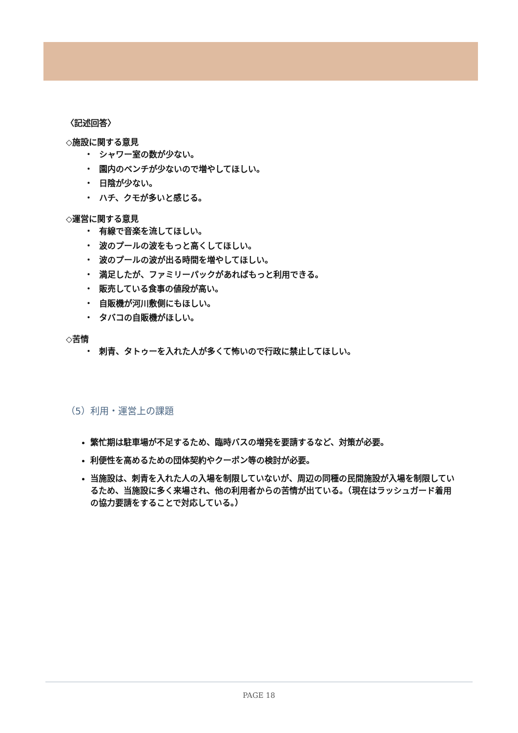〈記述回答〉
◇施設に関する意見
・ シャワー室の数が少ない。
・ 園内のベンチが少ないので増やしてほしい。
・ 日陰が少ない。
・ ハチ、クモが多いと感じる。
◇運営に関する意見
・ 有線で音楽を流してほしい。
・ 波のプールの波をもっと高くしてほしい。
・ 波のプールの波が出る時間を増やしてほしい。
・ 満足したが、ファミリーパックがあればもっと利用できる。
・ 販売している食事の値段が高い。
・ 自販機が河川敷側にもほしい。
・ タバコの自販機がほしい。
◇苦情
・ 刺青、タトゥーを入れた人が多くて怖いので行政に禁止してほしい。
（5）利用・運営上の課題
繁忙期は駐車場が不足するため、臨時バスの増発を要請するなど、対策が必要。
利便性を高めるための団体契約やクーポン等の検討が必要。
当施設は、刺青を入れた人の入場を制限していないが、周辺の同種の民間施設が入場を制限しているため、当施設に多く来場され、他の利用者からの苦情が出ている。（現在はラッシュガード着用の協力要請をすることで対応している。）
PAGE 18